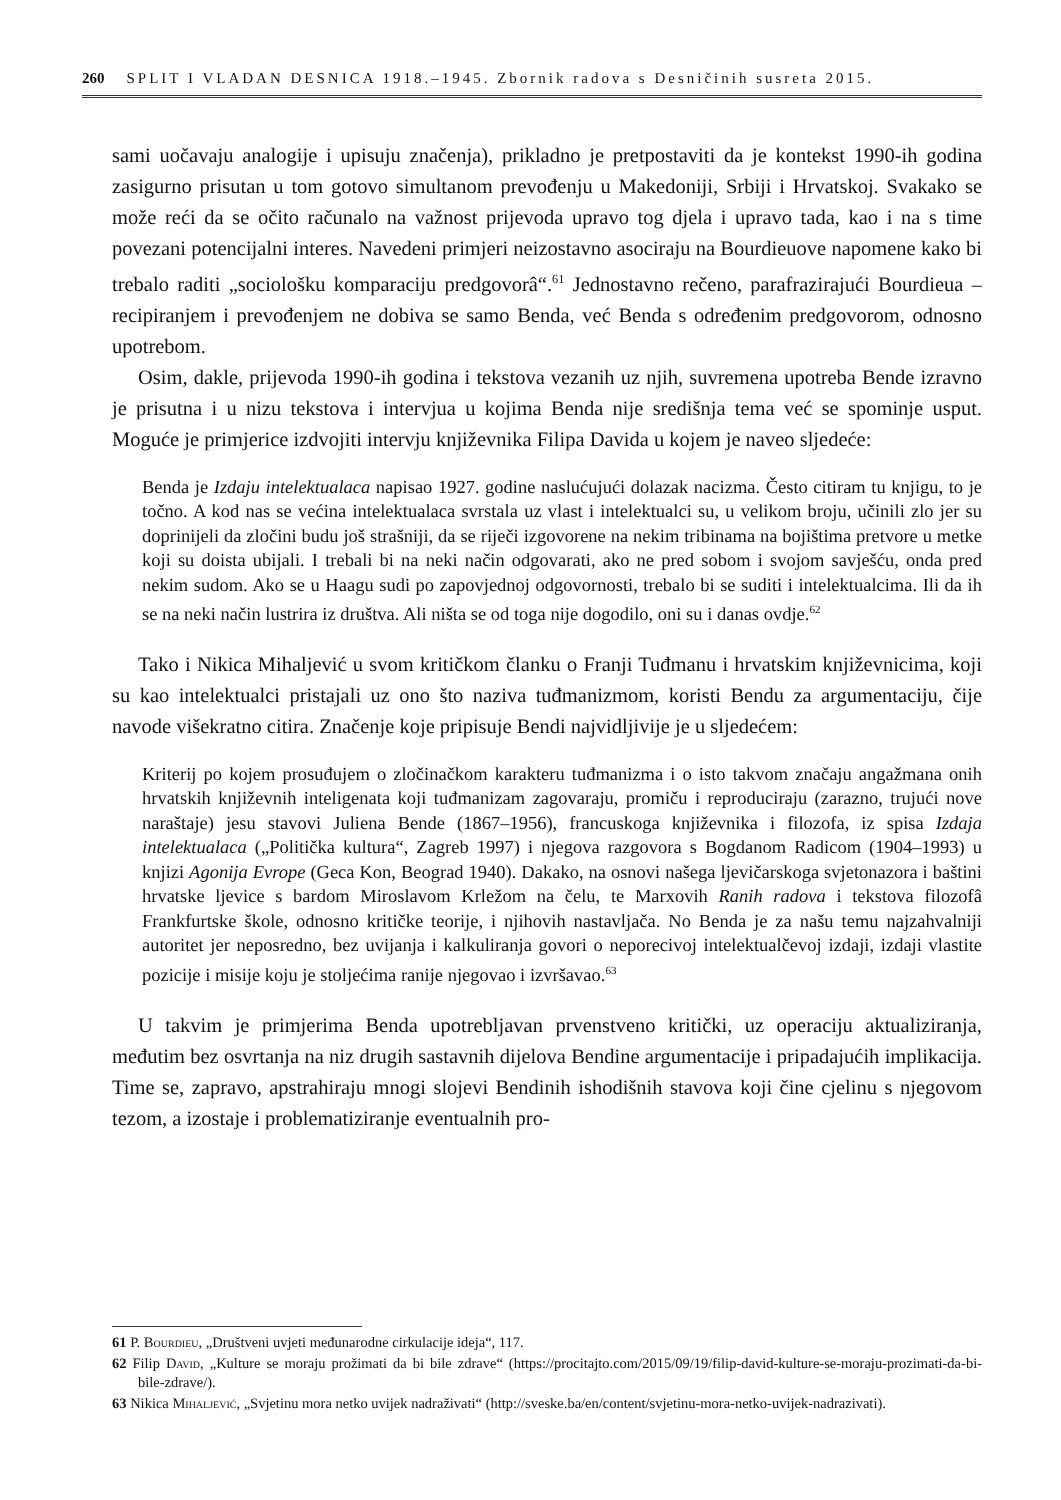260 SPLIT I VLADAN DESNICA 1918.–1945. Zbornik radova s Desničinih susreta 2015.
sami uočavaju analogije i upisuju značenja), prikladno je pretpostaviti da je kontekst 1990-ih godina zasigurno prisutan u tom gotovo simultanom prevođenju u Makedoniji, Srbiji i Hrvatskoj. Svakako se može reći da se očito računalo na važnost prijevoda upravo tog djela i upravo tada, kao i na s time povezani potencijalni interes. Navedeni primjeri neizostavno asociraju na Bourdieuove napomene kako bi trebalo raditi „sociološku komparaciju predgovorâ“.<sup>61</sup> Jednostavno rečeno, parafrazirajući Bourdieua – recipiranjem i prevođenjem ne dobiva se samo Benda, već Benda s određenim predgovorom, odnosno upotrebom.
Osim, dakle, prijevoda 1990-ih godina i tekstova vezanih uz njih, suvremena upotreba Bende izravno je prisutna i u nizu tekstova i intervjua u kojima Benda nije središnja tema već se spominje usput. Moguće je primjerice izdvojiti intervju književnika Filipa Davida u kojem je naveo sljedeće:
Benda je Izdaju intelektualaca napisao 1927. godine naslućujući dolazak nacizma. Često citiram tu knjigu, to je točno. A kod nas se većina intelektualaca svrstala uz vlast i intelektualci su, u velikom broju, učinili zlo jer su doprinijeli da zločini budu još strašniji, da se riječi izgovorene na nekim tribinama na bojištima pretvore u metke koji su doista ubijali. I trebali bi na neki način odgovarati, ako ne pred sobom i svojom savješću, onda pred nekim sudom. Ako se u Haagu sudi po zapovjednoj odgovornosti, trebalo bi se suditi i intelektualcima. Ili da ih se na neki način lustrira iz društva. Ali ništa se od toga nije dogodilo, oni su i danas ovdje.<sup>62</sup>
Tako i Nikica Mihaljević u svom kritičkom članku o Franji Tuđmanu i hrvatskim književnicima, koji su kao intelektualci pristajali uz ono što naziva tuđmanizmom, koristi Bendu za argumentaciju, čije navode višekratno citira. Značenje koje pripisuje Bendi najvidljivije je u sljedećem:
Kriterij po kojem prosuđujem o zločinačkom karakteru tuđmanizma i o isto takvom značaju angažmana onih hrvatskih književnih inteligenata koji tuđmanizam zagovaraju, promiču i reproduciraju (zarazno, trujući nove naraštaje) jesu stavovi Juliena Bende (1867–1956), francuskoga književnika i filozofa, iz spisa Izdaja intelektualaca („Politička kultura“, Zagreb 1997) i njegova razgovora s Bogdanom Radicom (1904–1993) u knjizi Agonija Evrope (Geca Kon, Beograd 1940). Dakako, na osnovi našega ljevičarskoga svjetonazora i baštini hrvatske ljevice s bardom Miroslavom Krležom na čelu, te Marxovih Ranih radova i tekstova filozofâ Frankfurtske škole, odnosno kritičke teorije, i njihovih nastavljača. No Benda je za našu temu najzahvalniji autoritet jer neposredno, bez uvijanja i kalkuliranja govori o neporecivoj intelektualčevoj izdaji, izdaji vlastite pozicije i misije koju je stoljećima ranije njegovao i izvršavao.<sup>63</sup>
U takvim je primjerima Benda upotrebljavan prvenstveno kritički, uz operaciju aktualiziranja, međutim bez osvrtanja na niz drugih sastavnih dijelova Bendine argumentacije i pripadajućih implikacija. Time se, zapravo, apstrahiraju mnogi slojevi Bendinih ishodišnih stavova koji čine cjelinu s njegovom tezom, a izostaje i problematiziranje eventualnih pro-
61 P. Bourdieu, „Društveni uvjeti međunarodne cirkulacije ideja“, 117.
62 Filip David, „Kulture se moraju prožimati da bi bile zdrave“ (https://procitajto.com/2015/09/19/filip-david-kulture-se-moraju-prozimati-da-bi-bile-zdrave/).
63 Nikica Mihaljević, „Svjetinu mora netko uvijek nadraživati“ (http://sveske.ba/en/content/svjetinu-mora-netko-uvijek-nadrazivati).